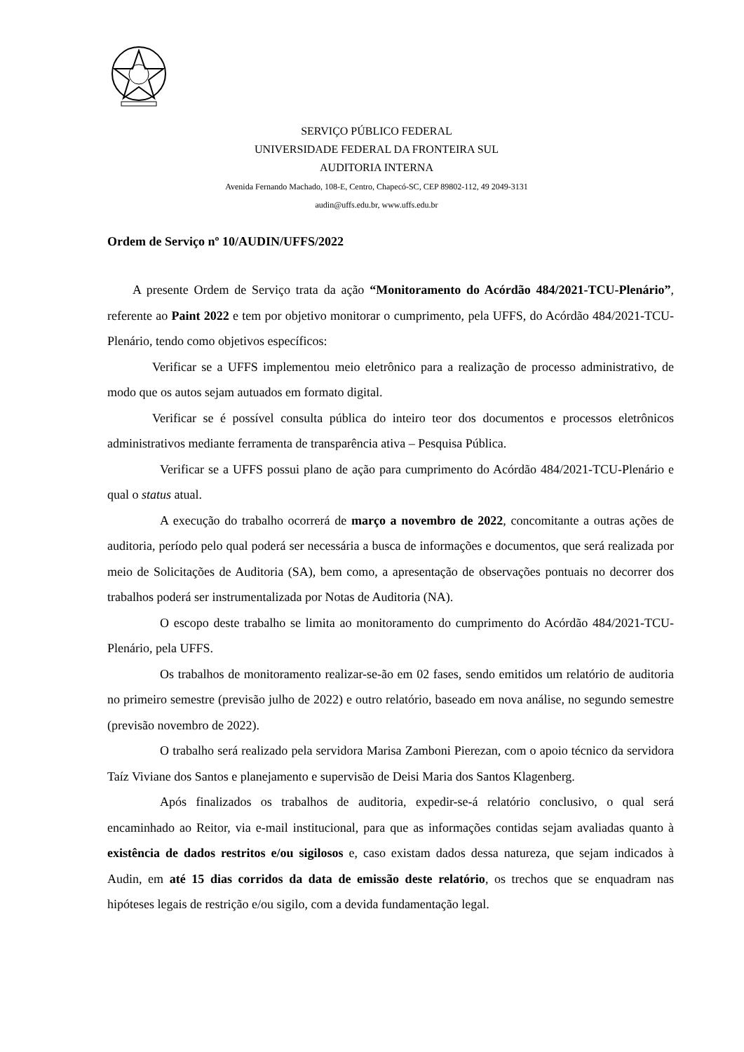SERVIÇO PÚBLICO FEDERAL
UNIVERSIDADE FEDERAL DA FRONTEIRA SUL
AUDITORIA INTERNA
Avenida Fernando Machado, 108-E, Centro, Chapecó-SC, CEP 89802-112, 49 2049-3131
audin@uffs.edu.br, www.uffs.edu.br
Ordem de Serviço nº 10/AUDIN/UFFS/2022
A presente Ordem de Serviço trata da ação “Monitoramento do Acórdão 484/2021-TCU-Plenário”, referente ao Paint 2022 e tem por objetivo monitorar o cumprimento, pela UFFS, do Acórdão 484/2021-TCU-Plenário, tendo como objetivos específicos:
Verificar se a UFFS implementou meio eletrônico para a realização de processo administrativo, de modo que os autos sejam autuados em formato digital.
Verificar se é possível consulta pública do inteiro teor dos documentos e processos eletrônicos administrativos mediante ferramenta de transparência ativa – Pesquisa Pública.
Verificar se a UFFS possui plano de ação para cumprimento do Acórdão 484/2021-TCU-Plenário e qual o status atual.
A execução do trabalho ocorrerá de março a novembro de 2022, concomitante a outras ações de auditoria, período pelo qual poderá ser necessária a busca de informações e documentos, que será realizada por meio de Solicitações de Auditoria (SA), bem como, a apresentação de observações pontuais no decorrer dos trabalhos poderá ser instrumentalizada por Notas de Auditoria (NA).
O escopo deste trabalho se limita ao monitoramento do cumprimento do Acórdão 484/2021-TCU-Plenário, pela UFFS.
Os trabalhos de monitoramento realizar-se-ão em 02 fases, sendo emitidos um relatório de auditoria no primeiro semestre (previsão julho de 2022) e outro relatório, baseado em nova análise, no segundo semestre (previsão novembro de 2022).
O trabalho será realizado pela servidora Marisa Zamboni Pierezan, com o apoio técnico da servidora Taíz Viviane dos Santos e planejamento e supervisão de Deisi Maria dos Santos Klagenberg.
Após finalizados os trabalhos de auditoria, expedir-se-á relatório conclusivo, o qual será encaminhado ao Reitor, via e-mail institucional, para que as informações contidas sejam avaliadas quanto à existência de dados restritos e/ou sigilosos e, caso existam dados dessa natureza, que sejam indicados à Audin, em até 15 dias corridos da data de emissão deste relatório, os trechos que se enquadram nas hipóteses legais de restrição e/ou sigilo, com a devida fundamentação legal.